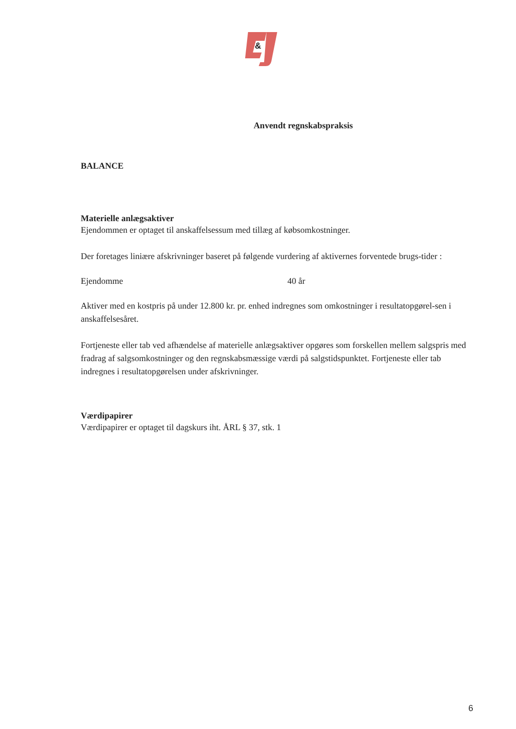&
Anvendt regnskabspraksis
BALANCE
Materielle anlægsaktiver
Ejendommen er optaget til anskaffelsessum med tillæg af købsomkostninger.
Der foretages liniære afskrivninger baseret på følgende vurdering af aktivernes forventede brugs-tider :
Ejendomme 40 år
Aktiver med en kostpris på under 12.800 kr. pr. enhed indregnes som omkostninger i resultatopgørel-sen i anskaffelsesåret.
Fortjeneste eller tab ved afhændelse af materielle anlægsaktiver opgøres som forskellen mellem salgspris med fradrag af salgsomkostninger og den regnskabsmæssige værdi på salgstidspunktet. Fortjeneste eller tab indregnes i resultatopgørelsen under afskrivninger.
Værdipapirer
Værdipapirer er optaget til dagskurs iht. ÅRL § 37, stk. 1
6